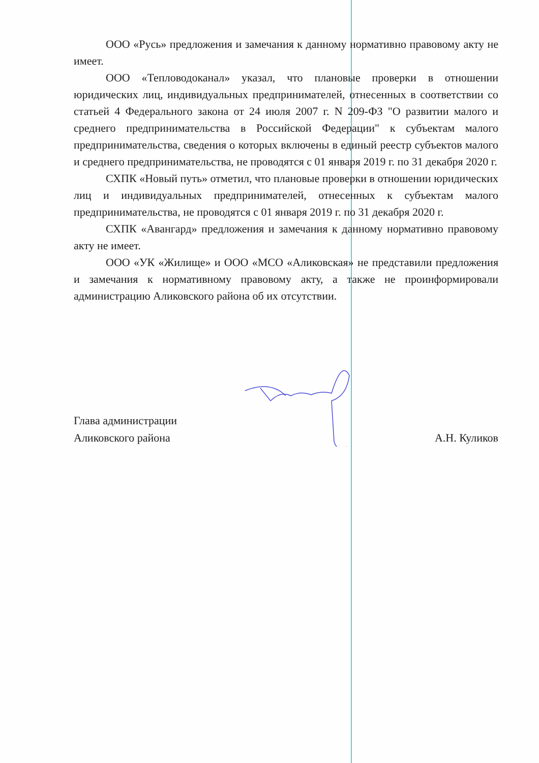ООО «Русь» предложения и замечания к данному нормативно правовому акту не имеет.
ООО «Тепловодоканал» указал, что плановые проверки в отношении юридических лиц, индивидуальных предпринимателей, отнесенных в соответствии со статьей 4 Федерального закона от 24 июля 2007 г. N 209-ФЗ "О развитии малого и среднего предпринимательства в Российской Федерации" к субъектам малого предпринимательства, сведения о которых включены в единый реестр субъектов малого и среднего предпринимательства, не проводятся с 01 января 2019 г. по 31 декабря 2020 г.
СХПК «Новый путь» отметил, что плановые проверки в отношении юридических лиц и индивидуальных предпринимателей, отнесенных к субъектам малого предпринимательства, не проводятся с 01 января 2019 г. по 31 декабря 2020 г.
СХПК «Авангард» предложения и замечания к данному нормативно правовому акту не имеет.
ООО «УК «Жилище» и ООО «МСО «Аликовская» не представили предложения и замечания к нормативному правовому акту, а также не проинформировали администрацию Аликовского района об их отсутствии.
Глава администрации
Аликовского района
А.Н. Куликов